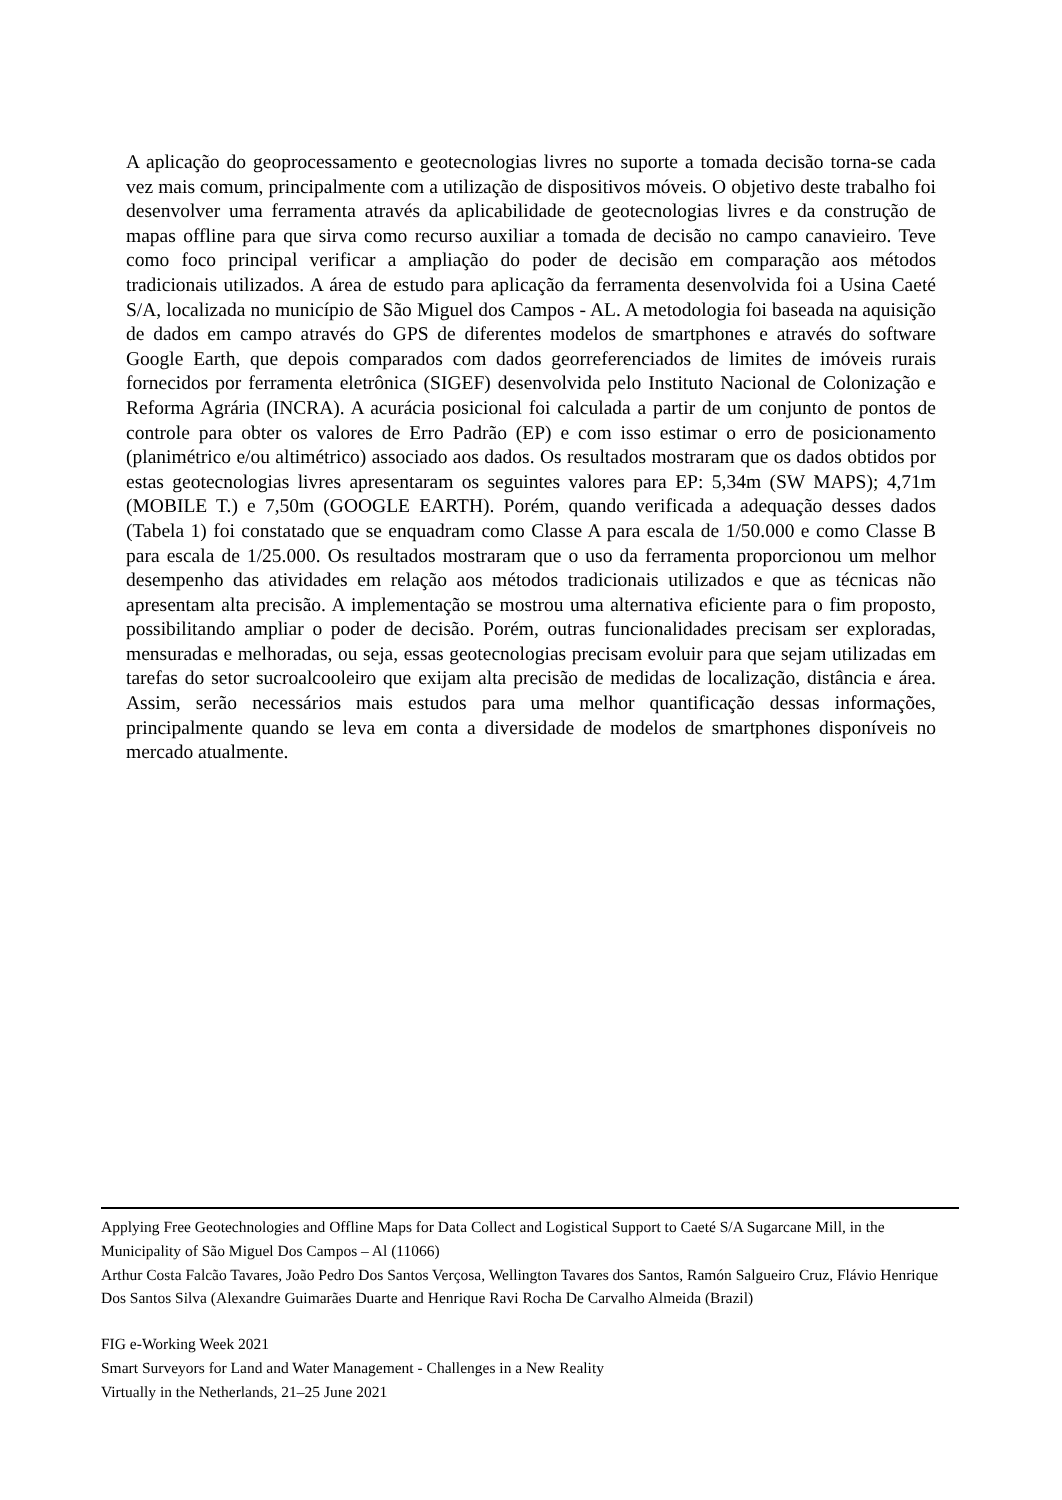A aplicação do geoprocessamento e geotecnologias livres no suporte a tomada decisão torna-se cada vez mais comum, principalmente com a utilização de dispositivos móveis. O objetivo deste trabalho foi desenvolver uma ferramenta através da aplicabilidade de geotecnologias livres e da construção de mapas offline para que sirva como recurso auxiliar a tomada de decisão no campo canavieiro. Teve como foco principal verificar a ampliação do poder de decisão em comparação aos métodos tradicionais utilizados. A área de estudo para aplicação da ferramenta desenvolvida foi a Usina Caeté S/A, localizada no município de São Miguel dos Campos - AL. A metodologia foi baseada na aquisição de dados em campo através do GPS de diferentes modelos de smartphones e através do software Google Earth, que depois comparados com dados georreferenciados de limites de imóveis rurais fornecidos por ferramenta eletrônica (SIGEF) desenvolvida pelo Instituto Nacional de Colonização e Reforma Agrária (INCRA). A acurácia posicional foi calculada a partir de um conjunto de pontos de controle para obter os valores de Erro Padrão (EP) e com isso estimar o erro de posicionamento (planimétrico e/ou altimétrico) associado aos dados. Os resultados mostraram que os dados obtidos por estas geotecnologias livres apresentaram os seguintes valores para EP: 5,34m (SW MAPS); 4,71m (MOBILE T.) e 7,50m (GOOGLE EARTH). Porém, quando verificada a adequação desses dados (Tabela 1) foi constatado que se enquadram como Classe A para escala de 1/50.000 e como Classe B para escala de 1/25.000. Os resultados mostraram que o uso da ferramenta proporcionou um melhor desempenho das atividades em relação aos métodos tradicionais utilizados e que as técnicas não apresentam alta precisão. A implementação se mostrou uma alternativa eficiente para o fim proposto, possibilitando ampliar o poder de decisão. Porém, outras funcionalidades precisam ser exploradas, mensuradas e melhoradas, ou seja, essas geotecnologias precisam evoluir para que sejam utilizadas em tarefas do setor sucroalcooleiro que exijam alta precisão de medidas de localização, distância e área. Assim, serão necessários mais estudos para uma melhor quantificação dessas informações, principalmente quando se leva em conta a diversidade de modelos de smartphones disponíveis no mercado atualmente.
Applying Free Geotechnologies and Offline Maps for Data Collect and Logistical Support to Caeté S/A Sugarcane Mill, in the Municipality of São Miguel Dos Campos – Al (11066)
Arthur Costa Falcão Tavares, João Pedro Dos Santos Verçosa, Wellington Tavares dos Santos, Ramón Salgueiro Cruz, Flávio Henrique Dos Santos Silva (Alexandre Guimarães Duarte and Henrique Ravi Rocha De Carvalho Almeida (Brazil)
FIG e-Working Week 2021
Smart Surveyors for Land and Water Management - Challenges in a New Reality
Virtually in the Netherlands, 21–25 June 2021